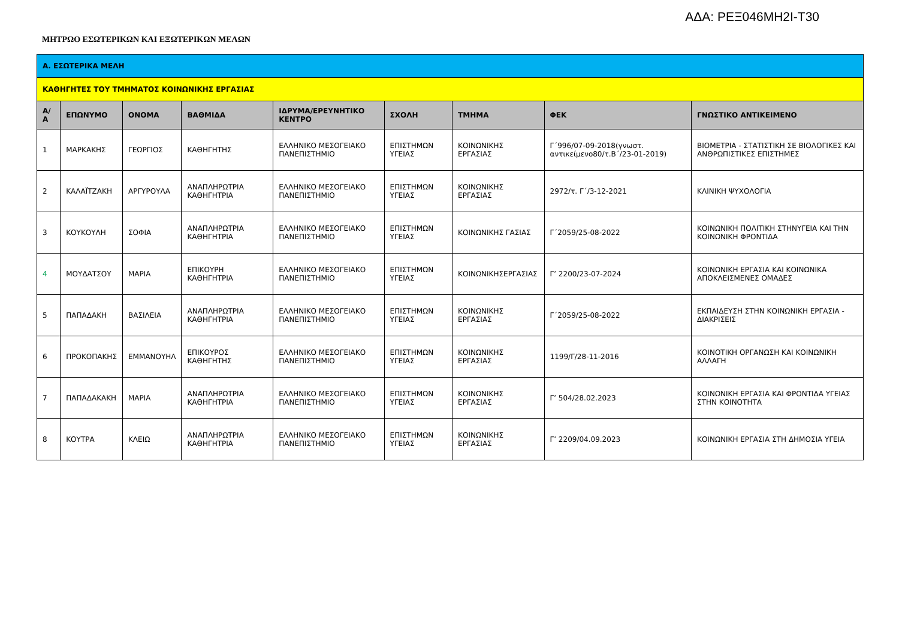ΑΔΑ: ΡΕΞ046ΜΗ2Ι-Τ30
ΜΗΤΡΩΟ ΕΣΩΤΕΡΙΚΩΝ ΚΑΙ ΕΞΩΤΕΡΙΚΩΝ ΜΕΛΩΝ
| Α. ΕΣΩΤΕΡΙΚΑ ΜΕΛΗ | | | | | | | | |
| ΚΑΘΗΓΗΤΕΣ ΤΟΥ ΤΜΗΜΑΤΟΣ ΚΟΙΝΩΝΙΚΗΣ ΕΡΓΑΣΙΑΣ | | | | | | | | |
| Α/ Α | ΕΠΩΝΥΜΟ | ΟΝΟΜΑ | ΒΑΘΜΙΔΑ | ΙΔΡΥΜΑ/ΕΡΕΥΝΗΤΙΚΟ ΚΕΝΤΡΟ | ΣΧΟΛΗ | ΤΜΗΜΑ | ΦΕΚ | ΓΝΩΣΤΙΚΟ ΑΝΤΙΚΕΙΜΕΝΟ |
| 1 | ΜΑΡΚΑΚΗΣ | ΓΕΩΡΓΙΟΣ | ΚΑΘΗΓΗΤΗΣ | ΕΛΛΗΝΙΚΟ ΜΕΣΟΓΕΙΑΚΟ ΠΑΝΕΠΙΣΤΗΜΙΟ | ΕΠΙΣΤΗΜΩΝ ΥΓΕΙΑΣ | ΚΟΙΝΩΝΙΚΗΣ ΕΡΓΑΣΙΑΣ | Γ΄996/07-09-2018(γνωστ. αντικείμενο80/τ.Β΄/23-01-2019) | ΒΙΟΜΕΤΡΙΑ - ΣΤΑΤΙΣΤΙΚΗ ΣΕ ΒΙΟΛΟΓΙΚΕΣ ΚΑΙ ΑΝΘΡΩΠΙΣΤΙΚΕΣ ΕΠΙΣΤΗΜΕΣ |
| 2 | ΚΑΛΑΪΤΖΑΚΗ | ΑΡΓΥΡΟΥΛΑ | ΑΝΑΠΛΗΡΩΤΡΙΑ ΚΑΘΗΓΗΤΡΙΑ | ΕΛΛΗΝΙΚΟ ΜΕΣΟΓΕΙΑΚΟ ΠΑΝΕΠΙΣΤΗΜΙΟ | ΕΠΙΣΤΗΜΩΝ ΥΓΕΙΑΣ | ΚΟΙΝΩΝΙΚΗΣ ΕΡΓΑΣΙΑΣ | 2972/τ. Γ΄/3-12-2021 | ΚΛΙΝΙΚΗ ΨΥΧΟΛΟΓΙΑ |
| 3 | ΚΟΥΚΟΥΛΗ | ΣΟΦΙΑ | ΑΝΑΠΛΗΡΩΤΡΙΑ ΚΑΘΗΓΗΤΡΙΑ | ΕΛΛΗΝΙΚΟ ΜΕΣΟΓΕΙΑΚΟ ΠΑΝΕΠΙΣΤΗΜΙΟ | ΕΠΙΣΤΗΜΩΝ ΥΓΕΙΑΣ | ΚΟΙΝΩΝΙΚΗΣ ΓΑΣΙΑΣ | Γ΄2059/25-08-2022 | ΚΟΙΝΩΝΙΚΗ ΠΟΛΙΤΙΚΗ ΣΤΗΝΥΓΕΙΑ ΚΑΙ ΤΗΝ ΚΟΙΝΩΝΙΚΗ ΦΡΟΝΤΙΔΑ |
| 4 | ΜΟΥΔΑΤΣΟΥ | ΜΑΡΙΑ | ΕΠΙΚΟΥΡΗ ΚΑΘΗΓΗΤΡΙΑ | ΕΛΛΗΝΙΚΟ ΜΕΣΟΓΕΙΑΚΟ ΠΑΝΕΠΙΣΤΗΜΙΟ | ΕΠΙΣΤΗΜΩΝ ΥΓΕΙΑΣ | ΚΟΙΝΩΝΙΚΗΣΕΡΓΑΣΙΑΣ | Γ’ 2200/23-07-2024 | ΚΟΙΝΩΝΙΚΗ ΕΡΓΑΣΙΑ ΚΑΙ ΚΟΙΝΩΝΙΚΑ ΑΠΟΚΛΕΙΣΜΕΝΕΣ ΟΜΑΔΕΣ |
| 5 | ΠΑΠΑΔΑΚΗ | ΒΑΣΙΛΕΙΑ | ΑΝΑΠΛΗΡΩΤΡΙΑ ΚΑΘΗΓΗΤΡΙΑ | ΕΛΛΗΝΙΚΟ ΜΕΣΟΓΕΙΑΚΟ ΠΑΝΕΠΙΣΤΗΜΙΟ | ΕΠΙΣΤΗΜΩΝ ΥΓΕΙΑΣ | ΚΟΙΝΩΝΙΚΗΣ ΕΡΓΑΣΙΑΣ | Γ΄2059/25-08-2022 | ΕΚΠΑΙΔΕΥΣΗ ΣΤΗΝ ΚΟΙΝΩΝΙΚΗ ΕΡΓΑΣΙΑ - ΔΙΑΚΡΙΣΕΙΣ |
| 6 | ΠΡΟΚΟΠΑΚΗΣ | ΕΜΜΑΝΟΥΗΛ | ΕΠΙΚΟΥΡΟΣ ΚΑΘΗΓΗΤΗΣ | ΕΛΛΗΝΙΚΟ ΜΕΣΟΓΕΙΑΚΟ ΠΑΝΕΠΙΣΤΗΜΙΟ | ΕΠΙΣΤΗΜΩΝ ΥΓΕΙΑΣ | ΚΟΙΝΩΝΙΚΗΣ ΕΡΓΑΣΙΑΣ | 1199/Γ/28-11-2016 | ΚΟΙΝΟΤΙΚΗ ΟΡΓΑΝΩΣΗ ΚΑΙ ΚΟΙΝΩΝΙΚΗ ΑΛΛΑΓΗ |
| 7 | ΠΑΠΑΔΑΚΑΚΗ | ΜΑΡΙΑ | ΑΝΑΠΛΗΡΩΤΡΙΑ ΚΑΘΗΓΗΤΡΙΑ | ΕΛΛΗΝΙΚΟ ΜΕΣΟΓΕΙΑΚΟ ΠΑΝΕΠΙΣΤΗΜΙΟ | ΕΠΙΣΤΗΜΩΝ ΥΓΕΙΑΣ | ΚΟΙΝΩΝΙΚΗΣ ΕΡΓΑΣΙΑΣ | Γ’ 504/28.02.2023 | ΚΟΙΝΩΝΙΚΗ ΕΡΓΑΣΙΑ ΚΑΙ ΦΡΟΝΤΙΔΑ ΥΓΕΙΑΣ ΣΤΗΝ ΚΟΙΝΟΤΗΤΑ |
| 8 | ΚΟΥΤΡΑ | ΚΛΕΙΩ | ΑΝΑΠΛΗΡΩΤΡΙΑ ΚΑΘΗΓΗΤΡΙΑ | ΕΛΛΗΝΙΚΟ ΜΕΣΟΓΕΙΑΚΟ ΠΑΝΕΠΙΣΤΗΜΙΟ | ΕΠΙΣΤΗΜΩΝ ΥΓΕΙΑΣ | ΚΟΙΝΩΝΙΚΗΣ ΕΡΓΑΣΙΑΣ | Γ’ 2209/04.09.2023 | ΚΟΙΝΩΝΙΚΗ ΕΡΓΑΣΙΑ ΣΤΗ ΔΗΜΟΣΙΑ ΥΓΕΙΑ |